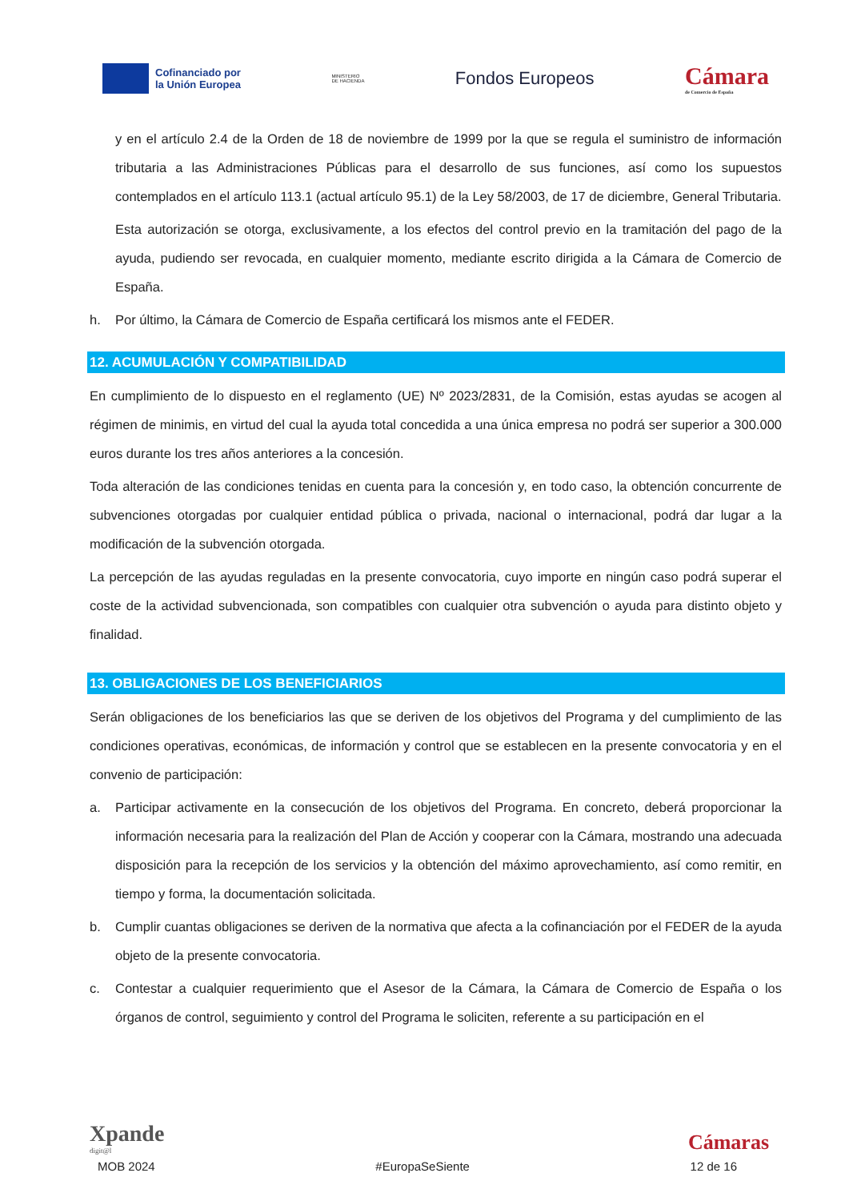Cofinanciado por
la Unión Europea
MINISTERIO
DE HACIENDA
Fondos Europeos
Cámara
de Comercio de España
y en el artículo 2.4 de la Orden de 18 de noviembre de 1999 por la que se regula el suministro de información tributaria a las Administraciones Públicas para el desarrollo de sus funciones, así como los supuestos contemplados en el artículo 113.1 (actual artículo 95.1) de la Ley 58/2003, de 17 de diciembre, General Tributaria.
Esta autorización se otorga, exclusivamente, a los efectos del control previo en la tramitación del pago de la ayuda, pudiendo ser revocada, en cualquier momento, mediante escrito dirigida a la Cámara de Comercio de España.
h. Por último, la Cámara de Comercio de España certificará los mismos ante el FEDER.
12. ACUMULACIÓN Y COMPATIBILIDAD
En cumplimiento de lo dispuesto en el reglamento (UE) Nº 2023/2831, de la Comisión, estas ayudas se acogen al régimen de minimis, en virtud del cual la ayuda total concedida a una única empresa no podrá ser superior a 300.000 euros durante los tres años anteriores a la concesión.
Toda alteración de las condiciones tenidas en cuenta para la concesión y, en todo caso, la obtención concurrente de subvenciones otorgadas por cualquier entidad pública o privada, nacional o internacional, podrá dar lugar a la modificación de la subvención otorgada.
La percepción de las ayudas reguladas en la presente convocatoria, cuyo importe en ningún caso podrá superar el coste de la actividad subvencionada, son compatibles con cualquier otra subvención o ayuda para distinto objeto y finalidad.
13. OBLIGACIONES DE LOS BENEFICIARIOS
Serán obligaciones de los beneficiarios las que se deriven de los objetivos del Programa y del cumplimiento de las condiciones operativas, económicas, de información y control que se establecen en la presente convocatoria y en el convenio de participación:
a. Participar activamente en la consecución de los objetivos del Programa. En concreto, deberá proporcionar la información necesaria para la realización del Plan de Acción y cooperar con la Cámara, mostrando una adecuada disposición para la recepción de los servicios y la obtención del máximo aprovechamiento, así como remitir, en tiempo y forma, la documentación solicitada.
b. Cumplir cuantas obligaciones se deriven de la normativa que afecta a la cofinanciación por el FEDER de la ayuda objeto de la presente convocatoria.
c. Contestar a cualquier requerimiento que el Asesor de la Cámara, la Cámara de Comercio de España o los órganos de control, seguimiento y control del Programa le soliciten, referente a su participación en el
Xpande
digit@l
Cámaras
MOB 2024 #EuropaSeSiente 12 de 16